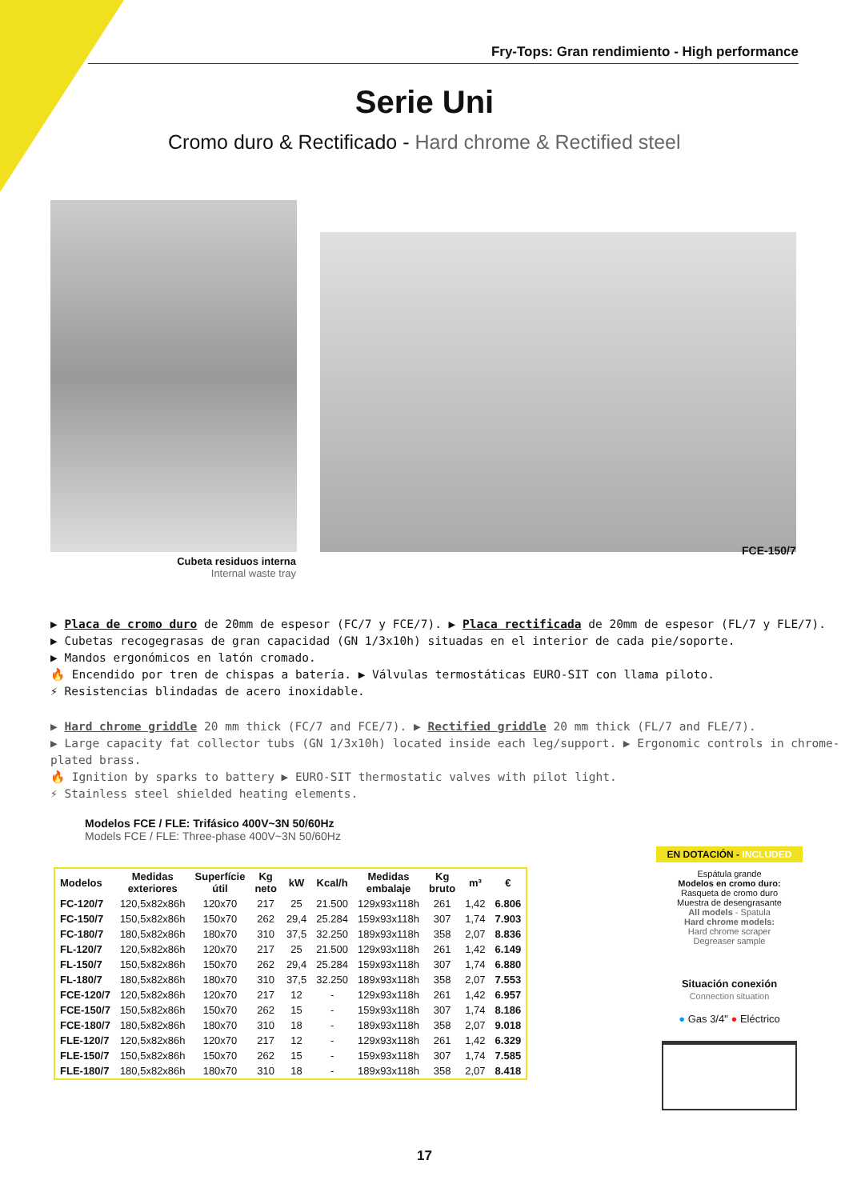Fry-Tops: Gran rendimiento - High performance
Serie Uni
Cromo duro & Rectificado - Hard chrome & Rectified steel
Cubeta residuos interna
Internal waste tray
FCE-150/7
▶ Placa de cromo duro de 20mm de espesor (FC/7 y FCE/7). ▶ Placa rectificada de 20mm de espesor (FL/7 y FLE/7).
▶ Cubetas recogegrasas de gran capacidad (GN 1/3x10h) situadas en el interior de cada pie/soporte.
▶ Mandos ergonómicos en latón cromado.
🔥 Encendido por tren de chispas a batería. ▶ Válvulas termostáticas EURO-SIT con llama piloto.
⚡ Resistencias blindadas de acero inoxidable.
▶ Hard chrome griddle 20 mm thick (FC/7 and FCE/7). ▶ Rectified griddle 20 mm thick (FL/7 and FLE/7).
▶ Large capacity fat collector tubs (GN 1/3x10h) located inside each leg/support. ▶ Ergonomic controls in chrome-plated brass.
🔥 Ignition by sparks to battery ▶ EURO-SIT thermostatic valves with pilot light.
⚡ Stainless steel shielded heating elements.
Modelos FCE / FLE: Trifásico 400V~3N 50/60Hz
Models FCE / FLE: Three-phase 400V~3N 50/60Hz
| Modelos | Medidas exteriores | Superfície útil | Kg neto | kW | Kcal/h | Medidas embalaje | Kg bruto | m³ | € |
| --- | --- | --- | --- | --- | --- | --- | --- | --- | --- |
| FC-120/7 | 120,5x82x86h | 120x70 | 217 | 25 | 21.500 | 129x93x118h | 261 | 1,42 | 6.806 |
| FC-150/7 | 150,5x82x86h | 150x70 | 262 | 29,4 | 25.284 | 159x93x118h | 307 | 1,74 | 7.903 |
| FC-180/7 | 180,5x82x86h | 180x70 | 310 | 37,5 | 32.250 | 189x93x118h | 358 | 2,07 | 8.836 |
| FL-120/7 | 120,5x82x86h | 120x70 | 217 | 25 | 21.500 | 129x93x118h | 261 | 1,42 | 6.149 |
| FL-150/7 | 150,5x82x86h | 150x70 | 262 | 29,4 | 25.284 | 159x93x118h | 307 | 1,74 | 6.880 |
| FL-180/7 | 180,5x82x86h | 180x70 | 310 | 37,5 | 32.250 | 189x93x118h | 358 | 2,07 | 7.553 |
| FCE-120/7 | 120,5x82x86h | 120x70 | 217 | 12 | - | 129x93x118h | 261 | 1,42 | 6.957 |
| FCE-150/7 | 150,5x82x86h | 150x70 | 262 | 15 | - | 159x93x118h | 307 | 1,74 | 8.186 |
| FCE-180/7 | 180,5x82x86h | 180x70 | 310 | 18 | - | 189x93x118h | 358 | 2,07 | 9.018 |
| FLE-120/7 | 120,5x82x86h | 120x70 | 217 | 12 | - | 129x93x118h | 261 | 1,42 | 6.329 |
| FLE-150/7 | 150,5x82x86h | 150x70 | 262 | 15 | - | 159x93x118h | 307 | 1,74 | 7.585 |
| FLE-180/7 | 180,5x82x86h | 180x70 | 310 | 18 | - | 189x93x118h | 358 | 2,07 | 8.418 |
EN DOTACIÓN - INCLUDED
Espátula grande
Modelos en cromo duro:
Rasqueta de cromo duro
Muestra de desengrasante
All models - Spatula
Hard chrome models:
Hard chrome scraper
Degreaser sample
Situación conexión
Connection situation
● Gas 3/4" ● Eléctrico
17